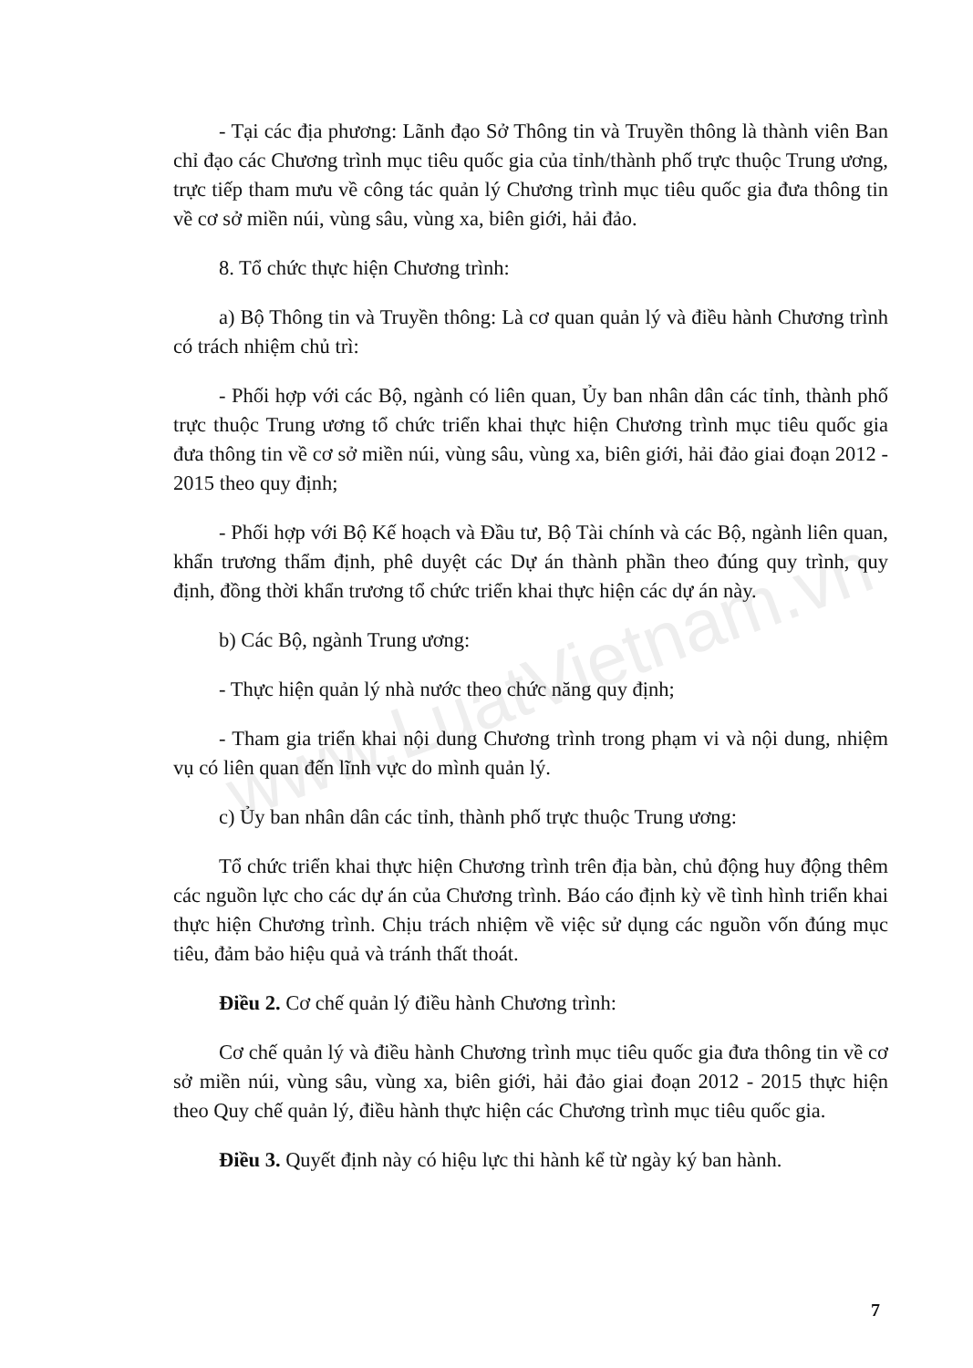www.LuatVietnam.vn
- Tại các địa phương: Lãnh đạo Sở Thông tin và Truyền thông là thành viên Ban chỉ đạo các Chương trình mục tiêu quốc gia của tỉnh/thành phố trực thuộc Trung ương, trực tiếp tham mưu về công tác quản lý Chương trình mục tiêu quốc gia đưa thông tin về cơ sở miền núi, vùng sâu, vùng xa, biên giới, hải đảo.
8. Tổ chức thực hiện Chương trình:
a) Bộ Thông tin và Truyền thông: Là cơ quan quản lý và điều hành Chương trình có trách nhiệm chủ trì:
- Phối hợp với các Bộ, ngành có liên quan, Ủy ban nhân dân các tỉnh, thành phố trực thuộc Trung ương tổ chức triển khai thực hiện Chương trình mục tiêu quốc gia đưa thông tin về cơ sở miền núi, vùng sâu, vùng xa, biên giới, hải đảo giai đoạn 2012 - 2015 theo quy định;
- Phối hợp với Bộ Kế hoạch và Đầu tư, Bộ Tài chính và các Bộ, ngành liên quan, khẩn trương thẩm định, phê duyệt các Dự án thành phần theo đúng quy trình, quy định, đồng thời khẩn trương tổ chức triển khai thực hiện các dự án này.
b) Các Bộ, ngành Trung ương:
- Thực hiện quản lý nhà nước theo chức năng quy định;
- Tham gia triển khai nội dung Chương trình trong phạm vi và nội dung, nhiệm vụ có liên quan đến lĩnh vực do mình quản lý.
c) Ủy ban nhân dân các tỉnh, thành phố trực thuộc Trung ương:
Tổ chức triển khai thực hiện Chương trình trên địa bàn, chủ động huy động thêm các nguồn lực cho các dự án của Chương trình. Báo cáo định kỳ về tình hình triển khai thực hiện Chương trình. Chịu trách nhiệm về việc sử dụng các nguồn vốn đúng mục tiêu, đảm bảo hiệu quả và tránh thất thoát.
Điều 2. Cơ chế quản lý điều hành Chương trình:
Cơ chế quản lý và điều hành Chương trình mục tiêu quốc gia đưa thông tin về cơ sở miền núi, vùng sâu, vùng xa, biên giới, hải đảo giai đoạn 2012 - 2015 thực hiện theo Quy chế quản lý, điều hành thực hiện các Chương trình mục tiêu quốc gia.
Điều 3. Quyết định này có hiệu lực thi hành kể từ ngày ký ban hành.
7